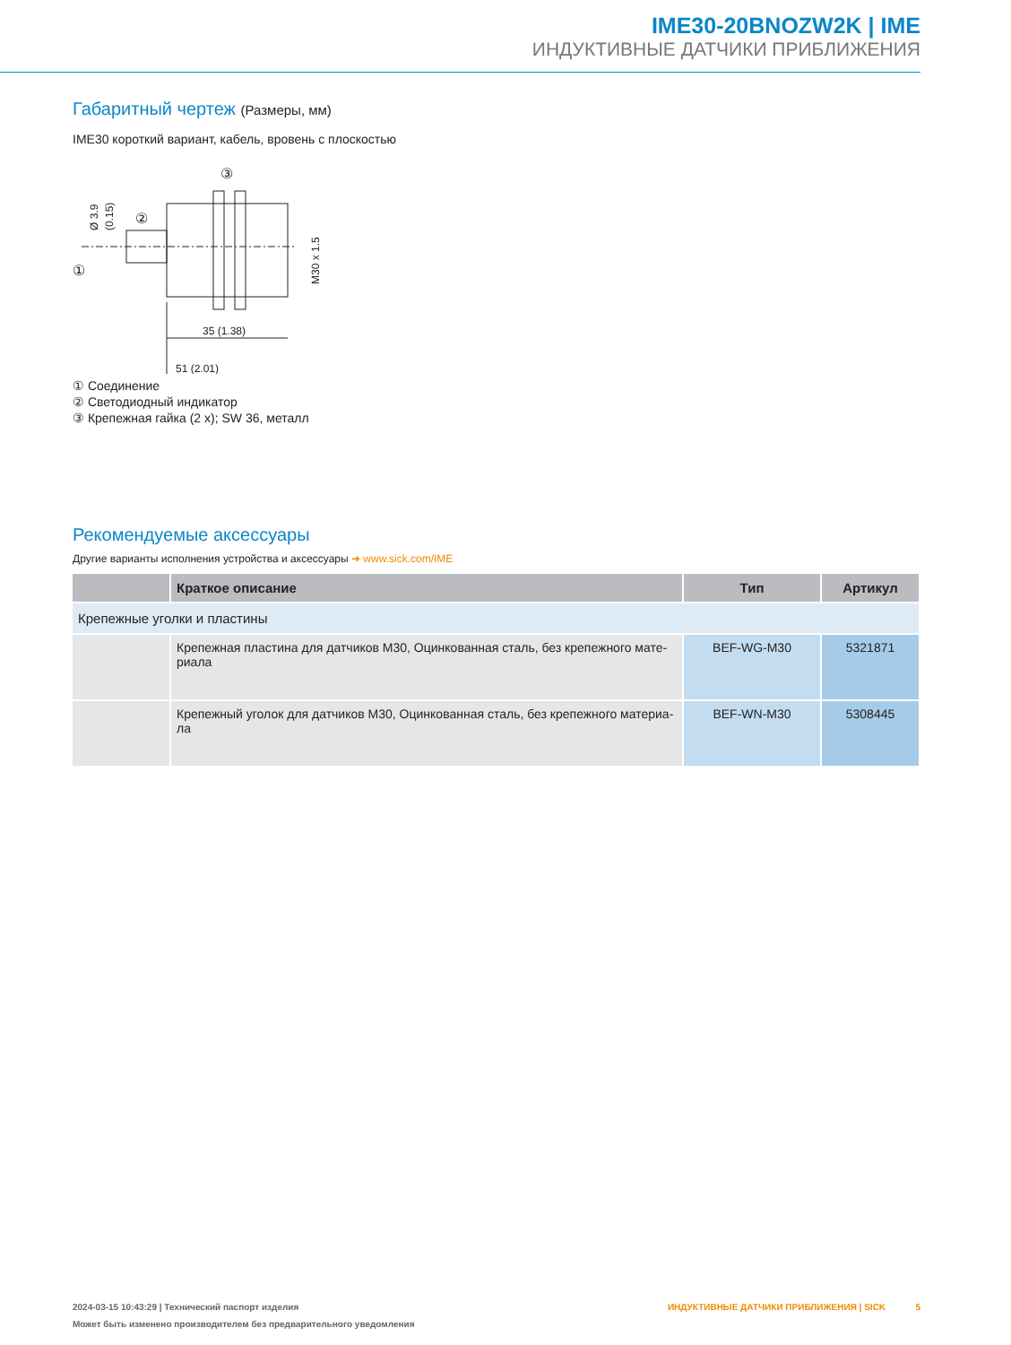IME30-20BNOZW2K | IME
ИНДУКТИВНЫЕ ДАТЧИКИ ПРИБЛИЖЕНИЯ
Габаритный чертеж (Размеры, мм)
IME30 короткий вариант, кабель, вровень с плоскостью
③
②
①
35 (1.38)
51 (2.01)
M30 x 1.5
Ø 3.9
(0.15)
① Соединение
② Светодиодный индикатор
③ Крепежная гайка (2 x); SW 36, металл
Рекомендуемые аксессуары
Другие варианты исполнения устройства и аксессуары ➜ www.sick.com/IME
| | Краткое описание | Тип | Артикул |
| --- | --- | --- | --- |
| Крепежные уголки и пластины | | | |
| | Крепежная пластина для датчиков M30, Оцинкованная сталь, без крепежного мате-риала | BEF-WG-M30 | 5321871 |
| | Крепежный уголок для датчиков M30, Оцинкованная сталь, без крепежного материа-ла | BEF-WN-M30 | 5308445 |
ИНДУКТИВНЫЕ ДАТЧИКИ ПРИБЛИЖЕНИЯ | SICK 5 2024-03-15 10:43:29 | Технический паспорт изделия
Может быть изменено производителем без предварительного уведомления